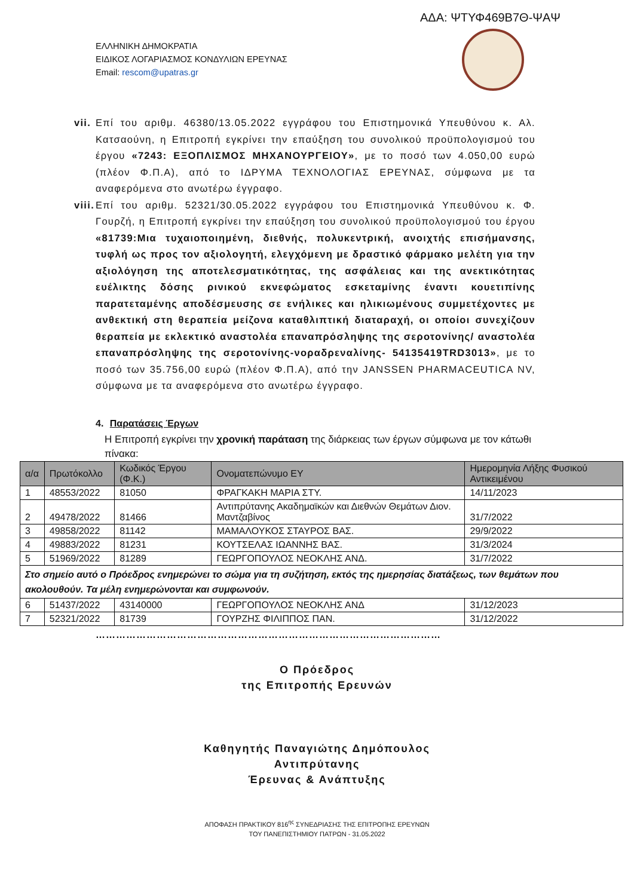ΑΔΑ: ΨΤΥΦ469Β7Θ-ΨΑΨ
ΕΛΛΗΝΙΚΗ ΔΗΜΟΚΡΑΤΙΑ
ΕΙΔΙΚΟΣ ΛΟΓΑΡΙΑΣΜΟΣ ΚΟΝΔΥΛΙΩΝ ΕΡΕΥΝΑΣ
Email: rescom@upatras.gr
vii. Επί του αριθμ. 46380/13.05.2022 εγγράφου του Επιστημονικά Υπευθύνου κ. Αλ. Κατσαούνη, η Επιτροπή εγκρίνει την επαύξηση του συνολικού προϋπολογισμού του έργου «7243: ΕΞΟΠΛΙΣΜΟΣ ΜΗΧΑΝΟΥΡΓΕΙΟΥ», με το ποσό των 4.050,00 ευρώ (πλέον Φ.Π.Α), από το ΙΔΡΥΜΑ ΤΕΧΝΟΛΟΓΙΑΣ ΕΡΕΥΝΑΣ, σύμφωνα με τα αναφερόμενα στο ανωτέρω έγγραφο.
viii. Επί του αριθμ. 52321/30.05.2022 εγγράφου του Επιστημονικά Υπευθύνου κ. Φ. Γουρζή, η Επιτροπή εγκρίνει την επαύξηση του συνολικού προϋπολογισμού του έργου «81739:Μια τυχαιοποιημένη, διεθνής, πολυκεντρική, ανοιχτής επισήμανσης, τυφλή ως προς τον αξιολογητή, ελεγχόμενη με δραστικό φάρμακο μελέτη για την αξιολόγηση της αποτελεσματικότητας, της ασφάλειας και της ανεκτικότητας ευέλικτης δόσης ρινικού εκνεφώματος εσκεταμίνης έναντι κουετιπίνης παρατεταμένης αποδέσμευσης σε ενήλικες και ηλικιωμένους συμμετέχοντες με ανθεκτική στη θεραπεία μείζονα καταθλιπτική διαταραχή, οι οποίοι συνεχίζουν θεραπεία με εκλεκτικό αναστολέα επαναπρόσληψης της σεροτονίνης/ αναστολέα επαναπρόσληψης της σεροτονίνης-νοραδρεναλίνης- 54135419TRD3013», με το ποσό των 35.756,00 ευρώ (πλέον Φ.Π.Α), από την JANSSEN PHARMACEUTICA NV, σύμφωνα με τα αναφερόμενα στο ανωτέρω έγγραφο.
4. Παρατάσεις Έργων
Η Επιτροπή εγκρίνει την χρονική παράταση της διάρκειας των έργων σύμφωνα με τον κάτωθι πίνακα:
| α/α | Πρωτόκολλο | Κωδικός Έργου (Φ.Κ.) | Ονοματεπώνυμο ΕΥ | Ημερομηνία Λήξης Φυσικού Αντικειμένου |
| --- | --- | --- | --- | --- |
| 1 | 48553/2022 | 81050 | ΦΡΑΓΚΑΚΗ ΜΑΡΙΑ ΣΤΥ. | 14/11/2023 |
| 2 | 49478/2022 | 81466 | Αντιπρύτανης Ακαδημαϊκών και Διεθνών Θεμάτων Διον. Μαντζαβίνος | 31/7/2022 |
| 3 | 49858/2022 | 81142 | ΜΑΜΑΛΟΥΚΟΣ ΣΤΑΥΡΟΣ ΒΑΣ. | 29/9/2022 |
| 4 | 49883/2022 | 81231 | ΚΟΥΤΣΕΛΑΣ ΙΩΑΝΝΗΣ ΒΑΣ. | 31/3/2024 |
| 5 | 51969/2022 | 81289 | ΓΕΩΡΓΟΠΟΥΛΟΣ ΝΕΟΚΛΗΣ ΑΝΔ. | 31/7/2022 |
| Στο σημείο αυτό ο Πρόεδρος ενημερώνει το σώμα για τη συζήτηση, εκτός της ημερησίας διατάξεως, των θεμάτων που ακολουθούν. Τα μέλη ενημερώνονται και συμφωνούν. | | | | |
| 6 | 51437/2022 | 43140000 | ΓΕΩΡΓΟΠΟΥΛΟΣ ΝΕΟΚΛΗΣ ΑΝΔ | 31/12/2023 |
| 7 | 52321/2022 | 81739 | ΓΟΥΡΖΗΣ ΦΙΛΙΠΠΟΣ ΠΑΝ. | 31/12/2022 |
…………………………………………………………………………………………
Ο Πρόεδρος
της Επιτροπής Ερευνών
Καθηγητής Παναγιώτης Δημόπουλος
Αντιπρύτανης
Έρευνας & Ανάπτυξης
ΑΠΟΦΑΣΗ ΠΡΑΚΤΙΚΟΥ 816<sup>ης</sup> ΣΥΝΕΔΡΙΑΣΗΣ ΤΗΣ ΕΠΙΤΡΟΠΗΣ ΕΡΕΥΝΩΝ
ΤΟΥ ΠΑΝΕΠΙΣΤΗΜΙΟΥ ΠΑΤΡΩΝ - 31.05.2022